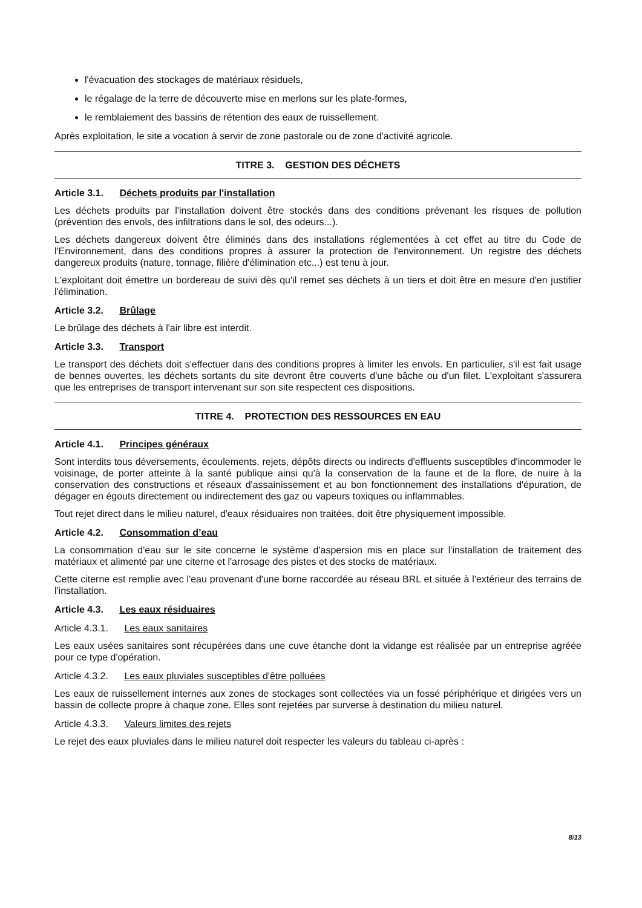l'évacuation des stockages de matériaux résiduels,
le régalage de la terre de découverte mise en merlons sur les plate-formes,
le remblaiement des bassins de rétention des eaux de ruissellement.
Après exploitation, le site a vocation à servir de zone pastorale ou de zone d'activité agricole.
TITRE 3. GESTION DES DÉCHETS
Article 3.1. Déchets produits par l'installation
Les déchets produits par l'installation doivent être stockés dans des conditions prévenant les risques de pollution (prévention des envols, des infiltrations dans le sol, des odeurs...).
Les déchets dangereux doivent être éliminés dans des installations réglementées à cet effet au titre du Code de l'Environnement, dans des conditions propres à assurer la protection de l'environnement. Un registre des déchets dangereux produits (nature, tonnage, filière d'élimination etc...) est tenu à jour.
L'exploitant doit émettre un bordereau de suivi dès qu'il remet ses déchets à un tiers et doit être en mesure d'en justifier l'élimination.
Article 3.2. Brûlage
Le brûlage des déchets à l'air libre est interdit.
Article 3.3. Transport
Le transport des déchets doit s'effectuer dans des conditions propres à limiter les envols. En particulier, s'il est fait usage de bennes ouvertes, les déchets sortants du site devront être couverts d'une bâche ou d'un filet. L'exploitant s'assurera que les entreprises de transport intervenant sur son site respectent ces dispositions.
TITRE 4. PROTECTION DES RESSOURCES EN EAU
Article 4.1. Principes généraux
Sont interdits tous déversements, écoulements, rejets, dépôts directs ou indirects d'effluents susceptibles d'incommoder le voisinage, de porter atteinte à la santé publique ainsi qu'à la conservation de la faune et de la flore, de nuire à la conservation des constructions et réseaux d'assainissement et au bon fonctionnement des installations d'épuration, de dégager en égouts directement ou indirectement des gaz ou vapeurs toxiques ou inflammables.
Tout rejet direct dans le milieu naturel, d'eaux résiduaires non traitées, doit être physiquement impossible.
Article 4.2. Consommation d’eau
La consommation d'eau sur le site concerne le système d'aspersion mis en place sur l'installation de traitement des matériaux et alimenté par une citerne et l'arrosage des pistes et des stocks de matériaux.
Cette citerne est remplie avec l'eau provenant d'une borne raccordée au réseau BRL et située à l'extérieur des terrains de l'installation.
Article 4.3. Les eaux résiduaires
Article 4.3.1. Les eaux sanitaires
Les eaux usées sanitaires sont récupérées dans une cuve étanche dont la vidange est réalisée par un entreprise agréée pour ce type d'opération.
Article 4.3.2. Les eaux pluviales susceptibles d'être polluées
Les eaux de ruissellement internes aux zones de stockages sont collectées via un fossé périphérique et dirigées vers un bassin de collecte propre à chaque zone. Elles sont rejetées par surverse à destination du milieu naturel.
Article 4.3.3. Valeurs limites des rejets
Le rejet des eaux pluviales dans le milieu naturel doit respecter les valeurs du tableau ci-après :
8/13